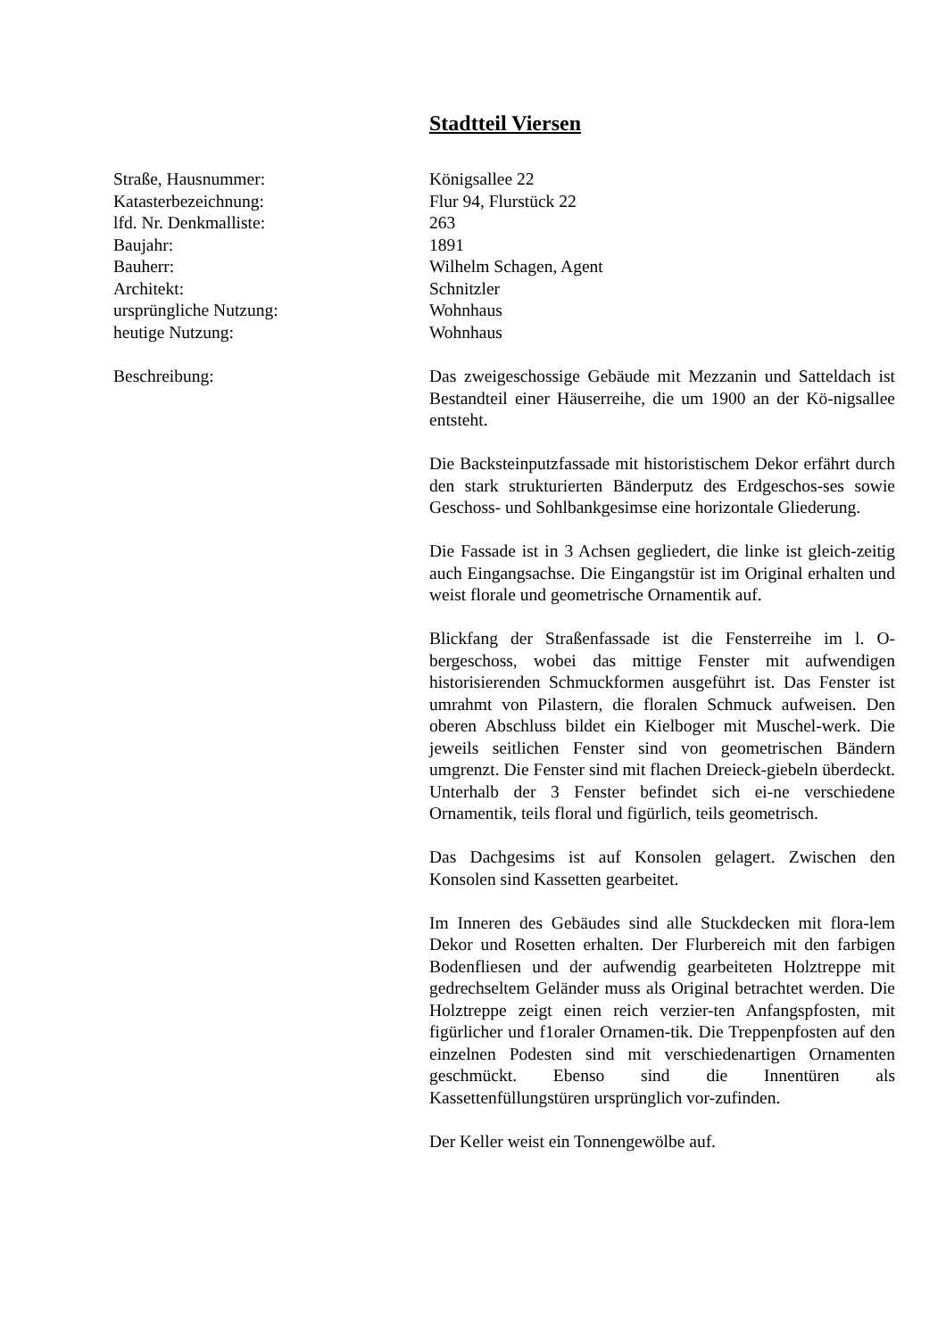Stadtteil Viersen
Straße, Hausnummer: Königsallee 22
Katasterbezeichnung: Flur 94, Flurstück 22
lfd. Nr. Denkmalliste: 263
Baujahr: 1891
Bauherr: Wilhelm Schagen, Agent
Architekt: Schnitzler
ursprüngliche Nutzung: Wohnhaus
heutige Nutzung: Wohnhaus
Beschreibung: Das zweigeschossige Gebäude mit Mezzanin und Satteldach ist Bestandteil einer Häuserreihe, die um 1900 an der Kö-nigsallee entsteht.
Die Backsteinputzfassade mit historistischem Dekor erfährt durch den stark strukturierten Bänderputz des Erdgeschos-ses sowie Geschoss- und Sohlbankgesimse eine horizontale Gliederung.
Die Fassade ist in 3 Achsen gegliedert, die linke ist gleich-zeitig auch Eingangsachse. Die Eingangstür ist im Original erhalten und weist florale und geometrische Ornamentik auf.
Blickfang der Straßenfassade ist die Fensterreihe im l. O-bergeschoss, wobei das mittige Fenster mit aufwendigen historisierenden Schmuckformen ausgeführt ist. Das Fenster ist umrahmt von Pilastern, die floralen Schmuck aufweisen. Den oberen Abschluss bildet ein Kielboger mit Muschel-werk. Die jeweils seitlichen Fenster sind von geometrischen Bändern umgrenzt. Die Fenster sind mit flachen Dreieck-giebeln überdeckt. Unterhalb der 3 Fenster befindet sich ei-ne verschiedene Ornamentik, teils floral und figürlich, teils geometrisch.
Das Dachgesims ist auf Konsolen gelagert. Zwischen den Konsolen sind Kassetten gearbeitet.
Im Inneren des Gebäudes sind alle Stuckdecken mit flora-lem Dekor und Rosetten erhalten. Der Flurbereich mit den farbigen Bodenfliesen und der aufwendig gearbeiteten Holztreppe mit gedrechseltem Geländer muss als Original betrachtet werden. Die Holztreppe zeigt einen reich verzier-ten Anfangspfosten, mit figürlicher und f1oraler Ornamen-tik. Die Treppenpfosten auf den einzelnen Podesten sind mit verschiedenartigen Ornamenten geschmückt. Ebenso sind die Innentüren als Kassettenfüllungstüren ursprünglich vor-zufinden.
Der Keller weist ein Tonnengewölbe auf.